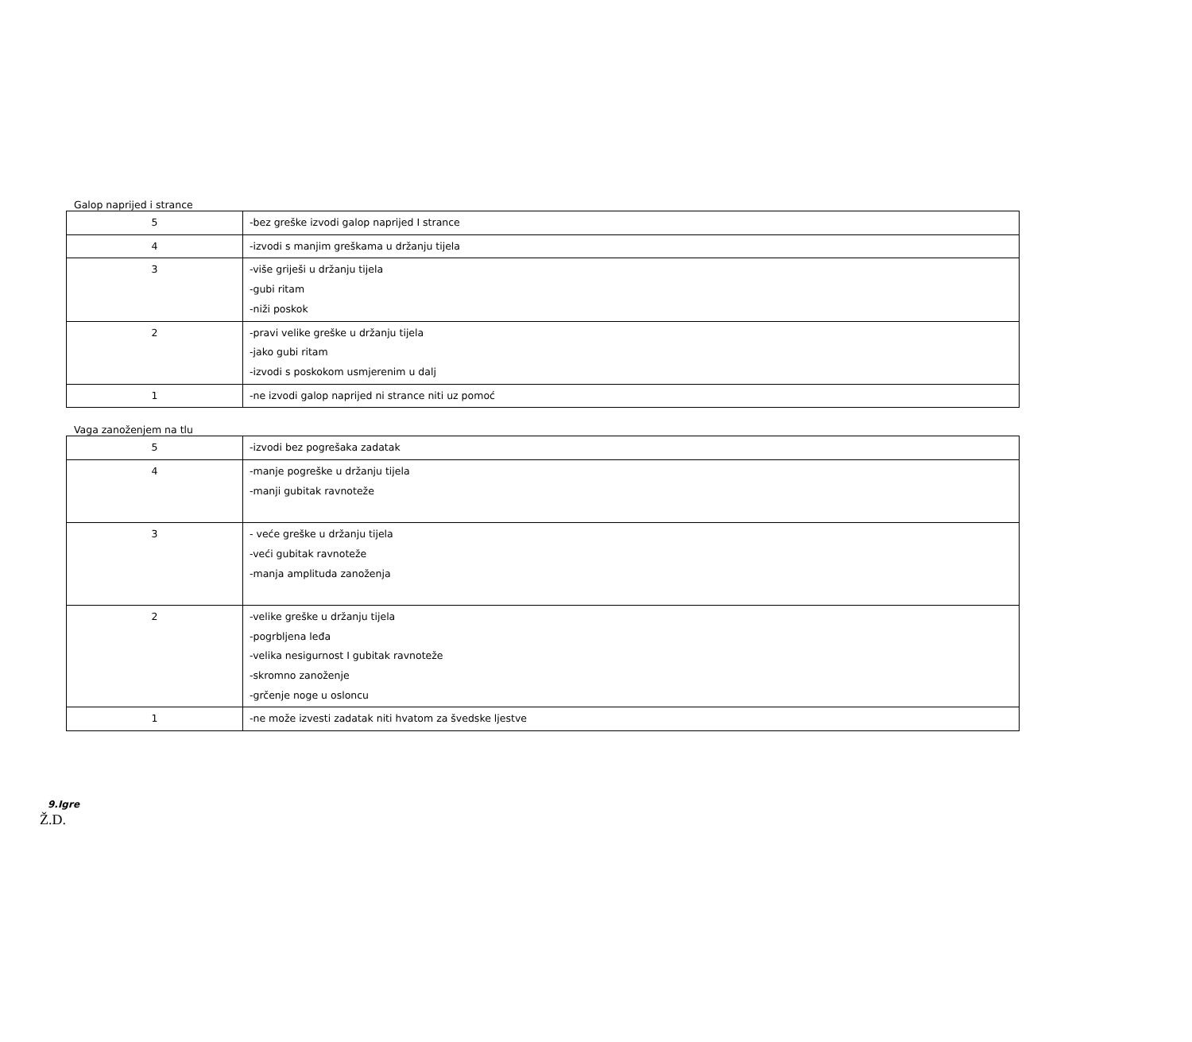Galop naprijed i strance
| 5 | -bez greške izvodi galop naprijed I strance |
| 4 | -izvodi s manjim greškama u držanju tijela |
| 3 | -više griješi u držanju tijela -gubi ritam -niži poskok |
| 2 | -pravi velike greške u držanju tijela -jako gubi ritam -izvodi s poskokom usmjerenim u dalj |
| 1 | -ne izvodi galop naprijed ni strance niti uz pomoć |
Vaga zanoženjem na tlu
| 5 | -izvodi bez pogrešaka zadatak |
| 4 | -manje pogreške u držanju tijela -manji gubitak ravnoteže |
| 3 | - veće greške u držanju tijela -veći gubitak ravnoteže -manja amplituda zanoženja |
| 2 | -velike greške u držanju tijela -pogrbljena leđa -velika nesigurnost I gubitak ravnoteže -skromno zanoženje -grčenje noge u osloncu |
| 1 | -ne može izvesti zadatak niti hvatom za švedske ljestve |
9.Igre
Ž.D.